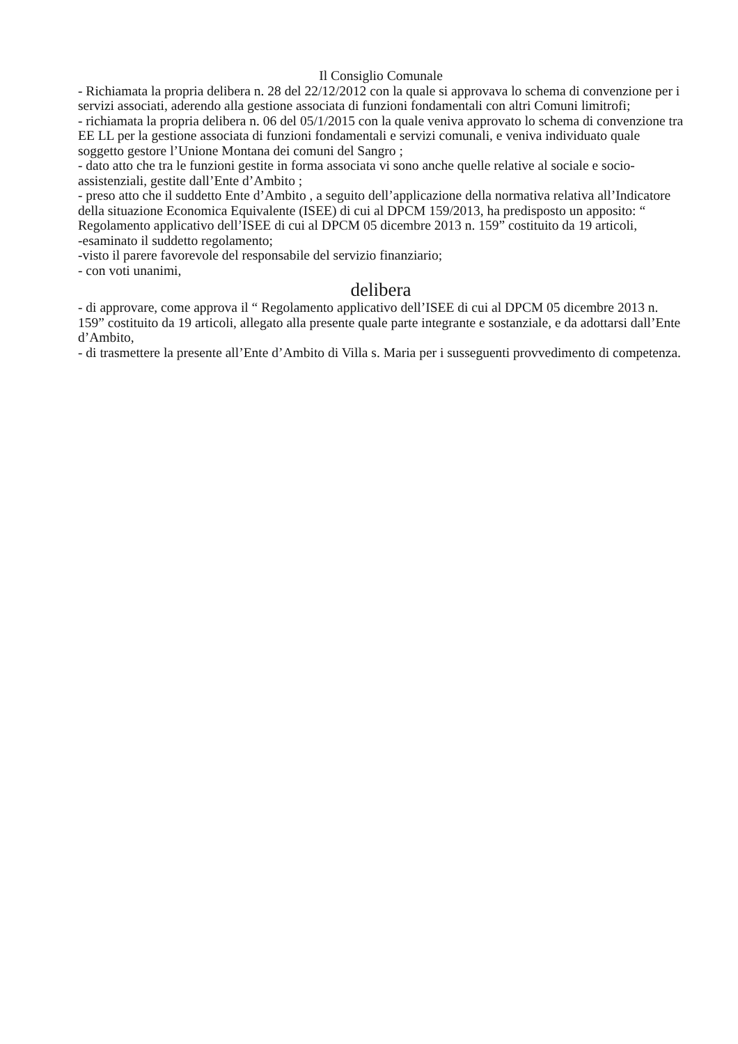Il Consiglio Comunale
- Richiamata la propria delibera n. 28 del 22/12/2012 con la quale si approvava lo schema di convenzione per i servizi associati, aderendo alla gestione associata di funzioni fondamentali con altri Comuni limitrofi;
- richiamata la propria delibera n. 06 del 05/1/2015 con la quale veniva approvato lo schema di convenzione tra EE LL per la gestione associata di funzioni fondamentali e servizi comunali, e veniva individuato quale soggetto gestore l’Unione Montana dei comuni del Sangro ;
- dato atto che tra le funzioni gestite in forma associata vi sono anche quelle relative al sociale e socio- assistenziali, gestite dall’Ente d’Ambito ;
- preso atto che il suddetto Ente d’Ambito , a seguito dell’applicazione della normativa relativa all’Indicatore della situazione Economica Equivalente (ISEE) di cui al DPCM 159/2013, ha predisposto un apposito: “ Regolamento applicativo dell’ISEE di cui al DPCM 05 dicembre 2013 n. 159” costituito da 19 articoli,
-esaminato il suddetto regolamento;
-visto il parere favorevole del responsabile del servizio finanziario;
- con voti unanimi,
delibera
- di approvare, come approva il “ Regolamento applicativo dell’ISEE di cui al DPCM 05 dicembre 2013 n. 159” costituito da 19 articoli, allegato alla presente quale parte integrante e sostanziale, e da adottarsi dall’Ente d’Ambito,
- di trasmettere la presente all’Ente d’Ambito di Villa s. Maria per i susseguenti provvedimento di competenza.